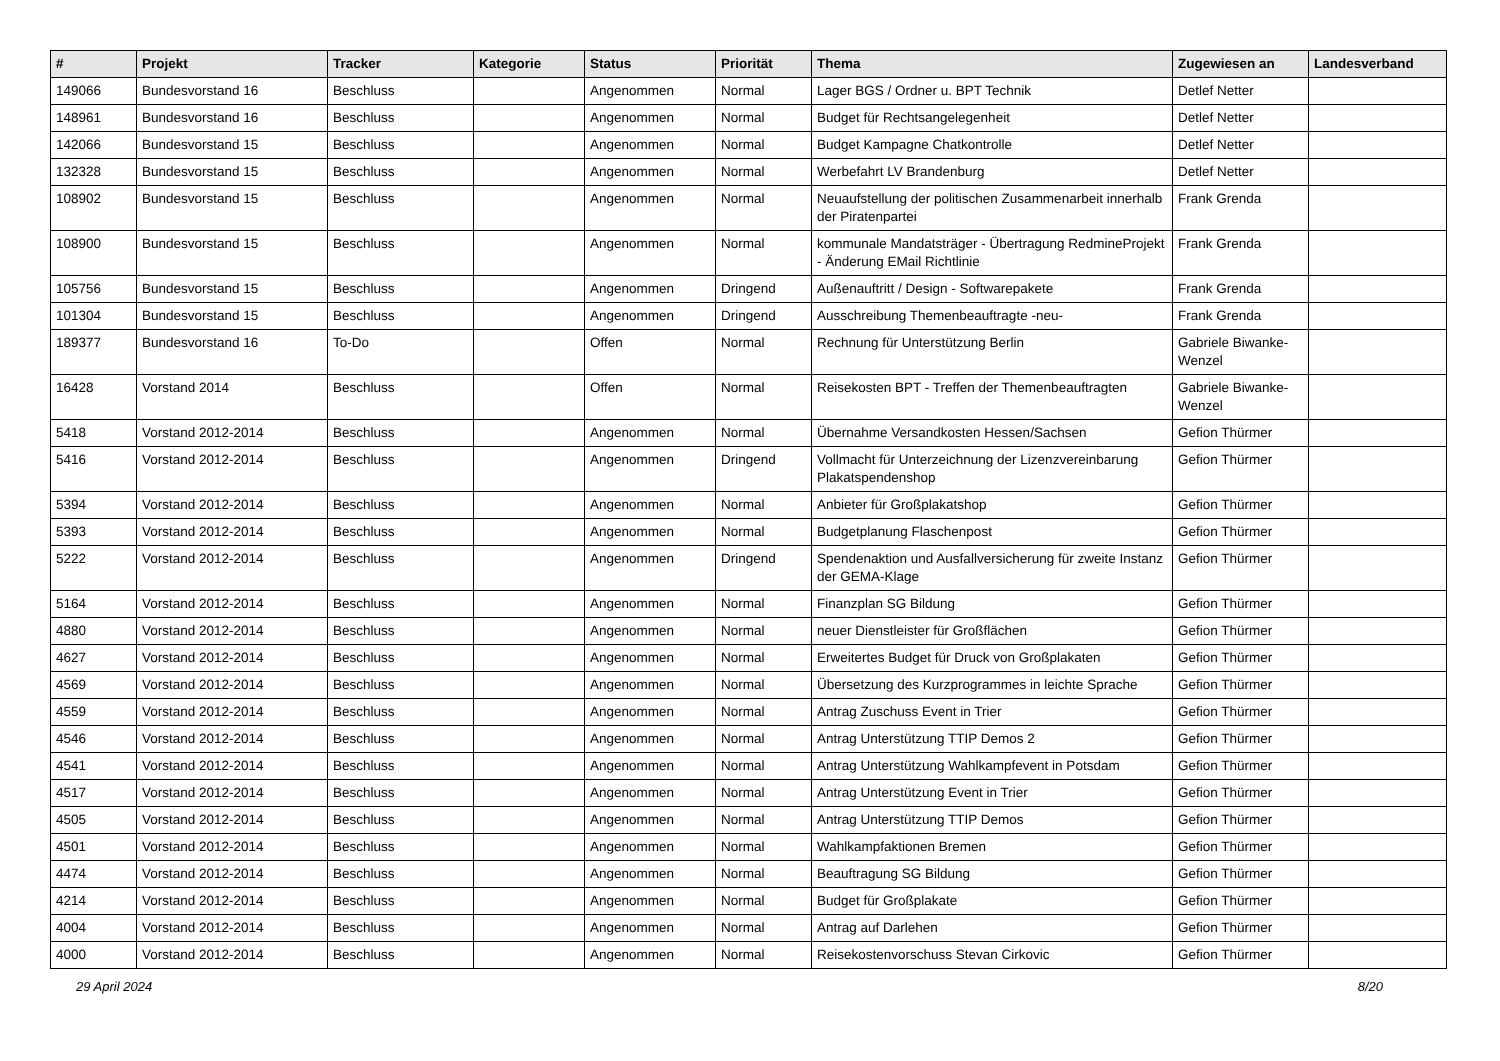| # | Projekt | Tracker | Kategorie | Status | Priorität | Thema | Zugewiesen an | Landesverband |
| --- | --- | --- | --- | --- | --- | --- | --- | --- |
| 149066 | Bundesvorstand 16 | Beschluss | | Angenommen | Normal | Lager BGS / Ordner u. BPT Technik | Detlef Netter | |
| 148961 | Bundesvorstand 16 | Beschluss | | Angenommen | Normal | Budget für Rechtsangelegenheit | Detlef Netter | |
| 142066 | Bundesvorstand 15 | Beschluss | | Angenommen | Normal | Budget Kampagne Chatkontrolle | Detlef Netter | |
| 132328 | Bundesvorstand 15 | Beschluss | | Angenommen | Normal | Werbefahrt LV Brandenburg | Detlef Netter | |
| 108902 | Bundesvorstand 15 | Beschluss | | Angenommen | Normal | Neuaufstellung der politischen Zusammenarbeit innerhalb der Piratenpartei | Frank Grenda | |
| 108900 | Bundesvorstand 15 | Beschluss | | Angenommen | Normal | kommunale Mandatsträger - Übertragung RedmineProjekt - Änderung EMail Richtlinie | Frank Grenda | |
| 105756 | Bundesvorstand 15 | Beschluss | | Angenommen | Dringend | Außenauftritt / Design - Softwarepakete | Frank Grenda | |
| 101304 | Bundesvorstand 15 | Beschluss | | Angenommen | Dringend | Ausschreibung Themenbeauftragte -neu- | Frank Grenda | |
| 189377 | Bundesvorstand 16 | To-Do | | Offen | Normal | Rechnung für Unterstützung Berlin | Gabriele Biwanke-Wenzel | |
| 16428 | Vorstand 2014 | Beschluss | | Offen | Normal | Reisekosten BPT - Treffen der Themenbeauftragten | Gabriele Biwanke-Wenzel | |
| 5418 | Vorstand 2012-2014 | Beschluss | | Angenommen | Normal | Übernahme Versandkosten Hessen/Sachsen | Gefion Thürmer | |
| 5416 | Vorstand 2012-2014 | Beschluss | | Angenommen | Dringend | Vollmacht für Unterzeichnung der Lizenzvereinbarung Plakatspendenshop | Gefion Thürmer | |
| 5394 | Vorstand 2012-2014 | Beschluss | | Angenommen | Normal | Anbieter für Großplakatshop | Gefion Thürmer | |
| 5393 | Vorstand 2012-2014 | Beschluss | | Angenommen | Normal | Budgetplanung Flaschenpost | Gefion Thürmer | |
| 5222 | Vorstand 2012-2014 | Beschluss | | Angenommen | Dringend | Spendenaktion und Ausfallversicherung für zweite Instanz der GEMA-Klage | Gefion Thürmer | |
| 5164 | Vorstand 2012-2014 | Beschluss | | Angenommen | Normal | Finanzplan SG Bildung | Gefion Thürmer | |
| 4880 | Vorstand 2012-2014 | Beschluss | | Angenommen | Normal | neuer Dienstleister für Großflächen | Gefion Thürmer | |
| 4627 | Vorstand 2012-2014 | Beschluss | | Angenommen | Normal | Erweitertes Budget für Druck von Großplakaten | Gefion Thürmer | |
| 4569 | Vorstand 2012-2014 | Beschluss | | Angenommen | Normal | Übersetzung des Kurzprogrammes in leichte Sprache | Gefion Thürmer | |
| 4559 | Vorstand 2012-2014 | Beschluss | | Angenommen | Normal | Antrag Zuschuss Event in Trier | Gefion Thürmer | |
| 4546 | Vorstand 2012-2014 | Beschluss | | Angenommen | Normal | Antrag Unterstützung TTIP Demos 2 | Gefion Thürmer | |
| 4541 | Vorstand 2012-2014 | Beschluss | | Angenommen | Normal | Antrag Unterstützung Wahlkampfevent in Potsdam | Gefion Thürmer | |
| 4517 | Vorstand 2012-2014 | Beschluss | | Angenommen | Normal | Antrag Unterstützung Event in Trier | Gefion Thürmer | |
| 4505 | Vorstand 2012-2014 | Beschluss | | Angenommen | Normal | Antrag Unterstützung TTIP Demos | Gefion Thürmer | |
| 4501 | Vorstand 2012-2014 | Beschluss | | Angenommen | Normal | Wahlkampfaktionen Bremen | Gefion Thürmer | |
| 4474 | Vorstand 2012-2014 | Beschluss | | Angenommen | Normal | Beauftragung SG Bildung | Gefion Thürmer | |
| 4214 | Vorstand 2012-2014 | Beschluss | | Angenommen | Normal | Budget für Großplakate | Gefion Thürmer | |
| 4004 | Vorstand 2012-2014 | Beschluss | | Angenommen | Normal | Antrag auf Darlehen | Gefion Thürmer | |
| 4000 | Vorstand 2012-2014 | Beschluss | | Angenommen | Normal | Reisekostenvorschuss Stevan Cirkovic | Gefion Thürmer | |
29 April 2024 8/20